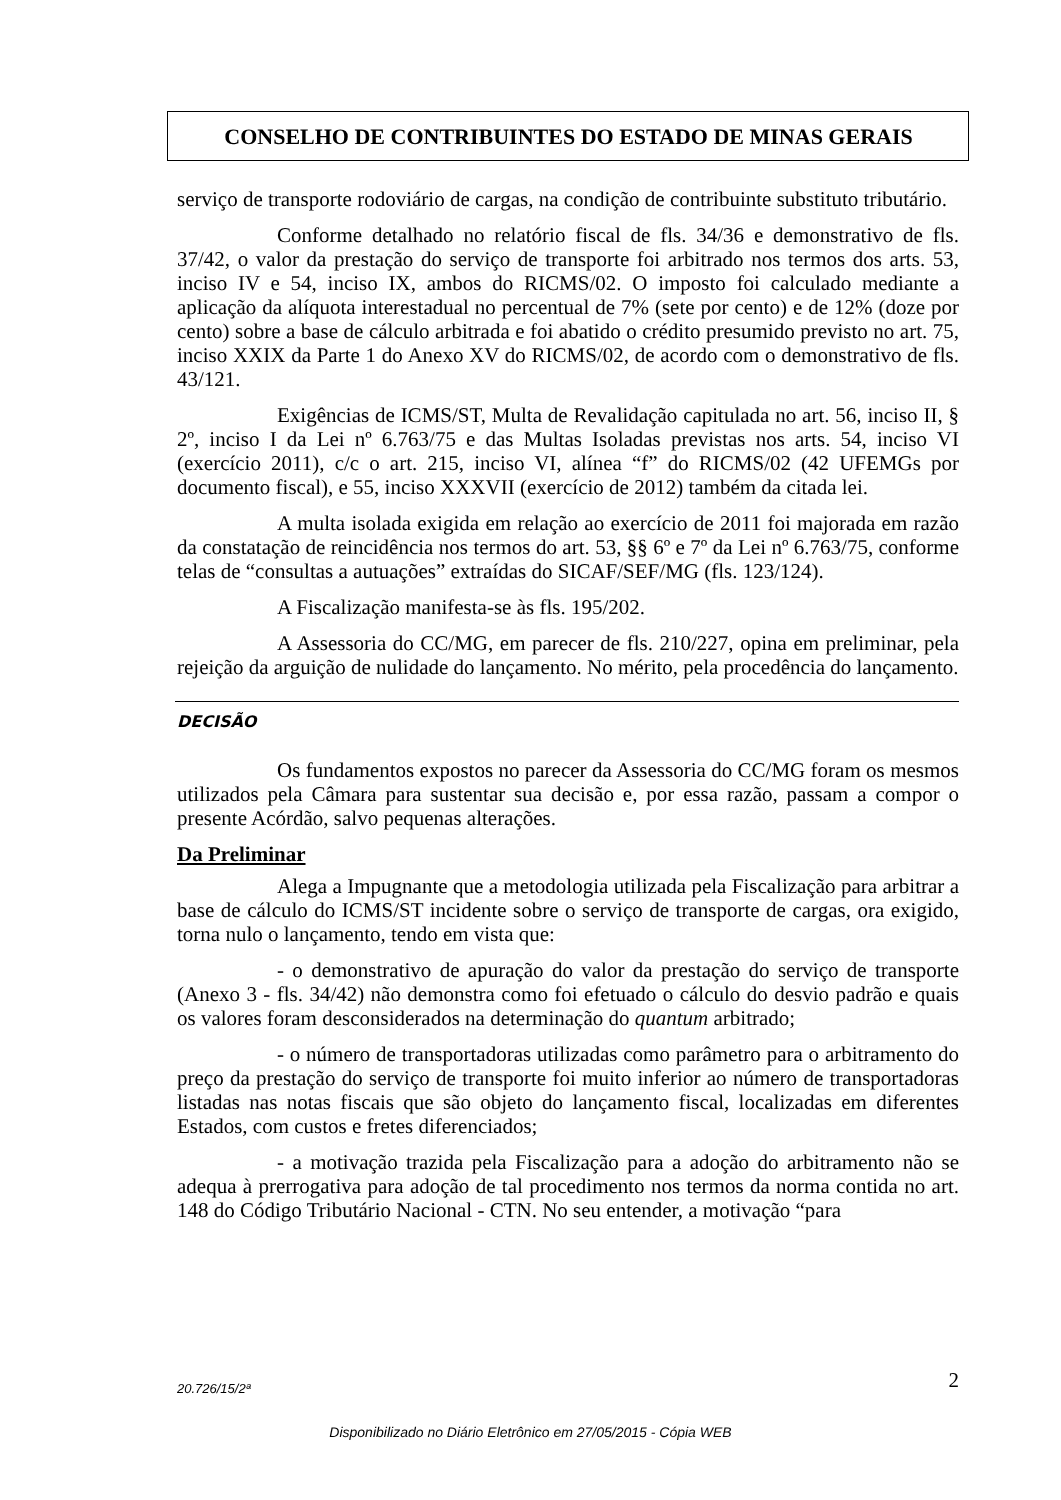CONSELHO DE CONTRIBUINTES DO ESTADO DE MINAS GERAIS
serviço de transporte rodoviário de cargas, na condição de contribuinte substituto tributário.
Conforme detalhado no relatório fiscal de fls. 34/36 e demonstrativo de fls. 37/42, o valor da prestação do serviço de transporte foi arbitrado nos termos dos arts. 53, inciso IV e 54, inciso IX, ambos do RICMS/02. O imposto foi calculado mediante a aplicação da alíquota interestadual no percentual de 7% (sete por cento) e de 12% (doze por cento) sobre a base de cálculo arbitrada e foi abatido o crédito presumido previsto no art. 75, inciso XXIX da Parte 1 do Anexo XV do RICMS/02, de acordo com o demonstrativo de fls. 43/121.
Exigências de ICMS/ST, Multa de Revalidação capitulada no art. 56, inciso II, § 2º, inciso I da Lei nº 6.763/75 e das Multas Isoladas previstas nos arts. 54, inciso VI (exercício 2011), c/c o art. 215, inciso VI, alínea “f” do RICMS/02 (42 UFEMGs por documento fiscal), e 55, inciso XXXVII (exercício de 2012) também da citada lei.
A multa isolada exigida em relação ao exercício de 2011 foi majorada em razão da constatação de reincidência nos termos do art. 53, §§ 6º e 7º da Lei nº 6.763/75, conforme telas de “consultas a autuações” extraídas do SICAF/SEF/MG (fls. 123/124).
A Fiscalização manifesta-se às fls. 195/202.
A Assessoria do CC/MG, em parecer de fls. 210/227, opina em preliminar, pela rejeição da arguição de nulidade do lançamento. No mérito, pela procedência do lançamento.
DECISÃO
Os fundamentos expostos no parecer da Assessoria do CC/MG foram os mesmos utilizados pela Câmara para sustentar sua decisão e, por essa razão, passam a compor o presente Acórdão, salvo pequenas alterações.
Da Preliminar
Alega a Impugnante que a metodologia utilizada pela Fiscalização para arbitrar a base de cálculo do ICMS/ST incidente sobre o serviço de transporte de cargas, ora exigido, torna nulo o lançamento, tendo em vista que:
- o demonstrativo de apuração do valor da prestação do serviço de transporte (Anexo 3 - fls. 34/42) não demonstra como foi efetuado o cálculo do desvio padrão e quais os valores foram desconsiderados na determinação do quantum arbitrado;
- o número de transportadoras utilizadas como parâmetro para o arbitramento do preço da prestação do serviço de transporte foi muito inferior ao número de transportadoras listadas nas notas fiscais que são objeto do lançamento fiscal, localizadas em diferentes Estados, com custos e fretes diferenciados;
- a motivação trazida pela Fiscalização para a adoção do arbitramento não se adequa à prerrogativa para adoção de tal procedimento nos termos da norma contida no art. 148 do Código Tributário Nacional - CTN. No seu entender, a motivação “para
20.726/15/2ª 2
Disponibilizado no Diário Eletrônico em 27/05/2015 - Cópia WEB